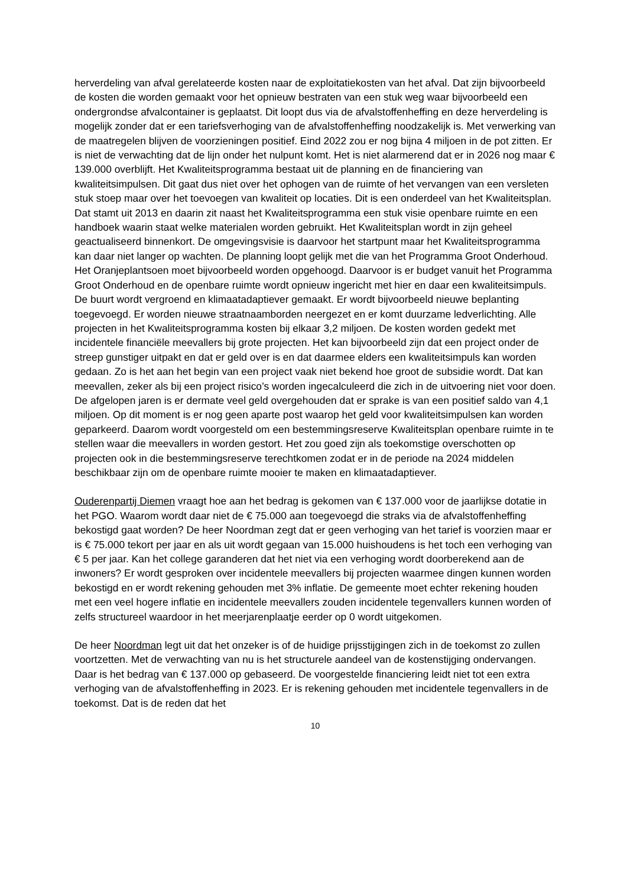herverdeling van afval gerelateerde kosten naar de exploitatiekosten van het afval. Dat zijn bijvoorbeeld de kosten die worden gemaakt voor het opnieuw bestraten van een stuk weg waar bijvoorbeeld een ondergrondse afvalcontainer is geplaatst. Dit loopt dus via de afvalstoffenheffing en deze herverdeling is mogelijk zonder dat er een tariefsverhoging van de afvalstoffenheffing noodzakelijk is. Met verwerking van de maatregelen blijven de voorzieningen positief. Eind 2022 zou er nog bijna 4 miljoen in de pot zitten. Er is niet de verwachting dat de lijn onder het nulpunt komt. Het is niet alarmerend dat er in 2026 nog maar € 139.000 overblijft. Het Kwaliteitsprogramma bestaat uit de planning en de financiering van kwaliteitsimpulsen. Dit gaat dus niet over het ophogen van de ruimte of het vervangen van een versleten stuk stoep maar over het toevoegen van kwaliteit op locaties. Dit is een onderdeel van het Kwaliteitsplan. Dat stamt uit 2013 en daarin zit naast het Kwaliteitsprogramma een stuk visie openbare ruimte en een handboek waarin staat welke materialen worden gebruikt. Het Kwaliteitsplan wordt in zijn geheel geactualiseerd binnenkort. De omgevingsvisie is daarvoor het startpunt maar het Kwaliteitsprogramma kan daar niet langer op wachten. De planning loopt gelijk met die van het Programma Groot Onderhoud. Het Oranjeplantsoen moet bijvoorbeeld worden opgehoogd. Daarvoor is er budget vanuit het Programma Groot Onderhoud en de openbare ruimte wordt opnieuw ingericht met hier en daar een kwaliteitsimpuls. De buurt wordt vergroend en klimaatadaptiever gemaakt. Er wordt bijvoorbeeld nieuwe beplanting toegevoegd. Er worden nieuwe straatnaamborden neergezet en er komt duurzame ledverlichting. Alle projecten in het Kwaliteitsprogramma kosten bij elkaar 3,2 miljoen. De kosten worden gedekt met incidentele financiële meevallers bij grote projecten. Het kan bijvoorbeeld zijn dat een project onder de streep gunstiger uitpakt en dat er geld over is en dat daarmee elders een kwaliteitsimpuls kan worden gedaan. Zo is het aan het begin van een project vaak niet bekend hoe groot de subsidie wordt. Dat kan meevallen, zeker als bij een project risico’s worden ingecalculeerd die zich in de uitvoering niet voor doen. De afgelopen jaren is er dermate veel geld overgehouden dat er sprake is van een positief saldo van 4,1 miljoen. Op dit moment is er nog geen aparte post waarop het geld voor kwaliteitsimpulsen kan worden geparkeerd. Daarom wordt voorgesteld om een bestemmingsreserve Kwaliteitsplan openbare ruimte in te stellen waar die meevallers in worden gestort. Het zou goed zijn als toekomstige overschotten op projecten ook in die bestemmingsreserve terechtkomen zodat er in de periode na 2024 middelen beschikbaar zijn om de openbare ruimte mooier te maken en klimaatadaptiever.
Ouderenpartij Diemen vraagt hoe aan het bedrag is gekomen van € 137.000 voor de jaarlijkse dotatie in het PGO. Waarom wordt daar niet de € 75.000 aan toegevoegd die straks via de afvalstoffenheffing bekostigd gaat worden? De heer Noordman zegt dat er geen verhoging van het tarief is voorzien maar er is € 75.000 tekort per jaar en als uit wordt gegaan van 15.000 huishoudens is het toch een verhoging van € 5 per jaar. Kan het college garanderen dat het niet via een verhoging wordt doorberekend aan de inwoners? Er wordt gesproken over incidentele meevallers bij projecten waarmee dingen kunnen worden bekostigd en er wordt rekening gehouden met 3% inflatie. De gemeente moet echter rekening houden met een veel hogere inflatie en incidentele meevallers zouden incidentele tegenvallers kunnen worden of zelfs structureel waardoor in het meerjarenplaatje eerder op 0 wordt uitgekomen.
De heer Noordman legt uit dat het onzeker is of de huidige prijsstijgingen zich in de toekomst zo zullen voortzetten. Met de verwachting van nu is het structurele aandeel van de kostenstijging ondervangen. Daar is het bedrag van € 137.000 op gebaseerd. De voorgestelde financiering leidt niet tot een extra verhoging van de afvalstoffenheffing in 2023. Er is rekening gehouden met incidentele tegenvallers in de toekomst. Dat is de reden dat het
10